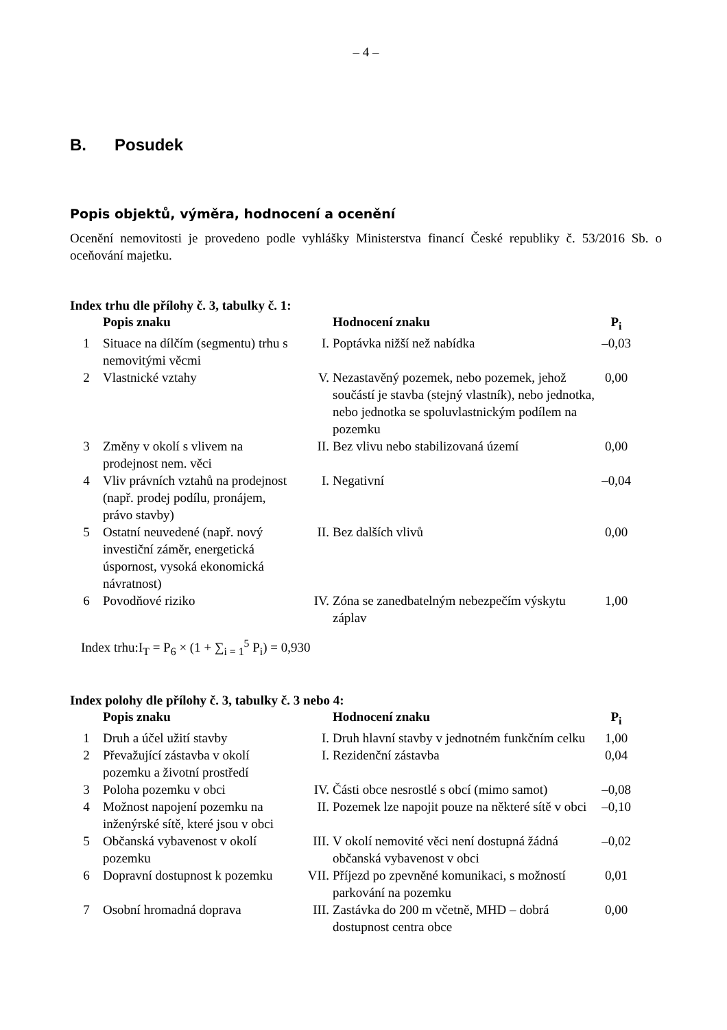– 4 –
B. Posudek
Popis objektů, výměra, hodnocení a ocenění
Ocenění nemovitosti je provedeno podle vyhlášky Ministerstva financí České republiky č. 53/2016 Sb. o oceňování majetku.
Index trhu dle přílohy č. 3, tabulky č. 1:
| | Popis znaku | | Hodnocení znaku | P<sub>i</sub> |
| --- | --- | --- | --- | --- |
| 1 | Situace na dílčím (segmentu) trhu s nemovitými věcmi | I. | Poptávka nižší než nabídka | –0,03 |
| 2 | Vlastnické vztahy | V. | Nezastavěný pozemek, nebo pozemek, jehož součástí je stavba (stejný vlastník), nebo jednotka, nebo jednotka se spoluvlastnickým podílem na pozemku | 0,00 |
| 3 | Změny v okolí s vlivem na prodejnost nem. věci | II. | Bez vlivu nebo stabilizovaná území | 0,00 |
| 4 | Vliv právních vztahů na prodejnost (např. prodej podílu, pronájem, právo stavby) | I. | Negativní | –0,04 |
| 5 | Ostatní neuvedené (např. nový investiční záměr, energetická úspornost, vysoká ekonomická návratnost) | II. | Bez dalších vlivů | 0,00 |
| 6 | Povodňové riziko | IV. | Zóna se zanedbatelným nebezpečím výskytu záplav | 1,00 |
Index trhu:I<sub>T</sub> = P<sub>6</sub> × (1 + ∑<sub>i = 1</sub><sup>5</sup> P<sub>i</sub>) = 0,930
Index polohy dle přílohy č. 3, tabulky č. 3 nebo 4:
| | Popis znaku | | Hodnocení znaku | P<sub>i</sub> |
| --- | --- | --- | --- | --- |
| 1 | Druh a účel užití stavby | I. | Druh hlavní stavby v jednotném funkčním celku | 1,00 |
| 2 | Převažující zástavba v okolí pozemku a životní prostředí | I. | Rezidenční zástavba | 0,04 |
| 3 | Poloha pozemku v obci | IV. | Části obce nesrostlé s obcí (mimo samot) | –0,08 |
| 4 | Možnost napojení pozemku na inženýrské sítě, které jsou v obci | II. | Pozemek lze napojit pouze na některé sítě v obci | –0,10 |
| 5 | Občanská vybavenost v okolí pozemku | III. | V okolí nemovité věci není dostupná žádná občanská vybavenost v obci | –0,02 |
| 6 | Dopravní dostupnost k pozemku | VII. | Příjezd po zpevněné komunikaci, s možností parkování na pozemku | 0,01 |
| 7 | Osobní hromadná doprava | III. | Zastávka do 200 m včetně, MHD – dobrá dostupnost centra obce | 0,00 |